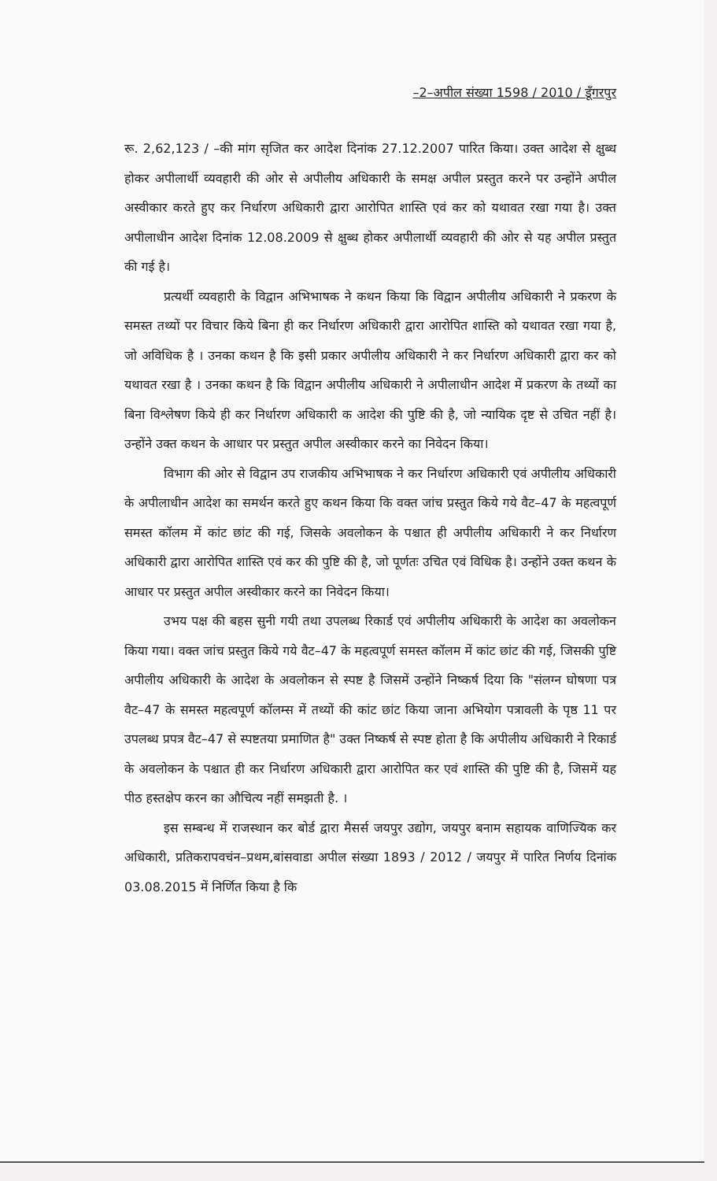–2–अपील संख्या 1598 / 2010 / डूँगरपुर
रू. 2,62,123 / –की मांग सृजित कर आदेश दिनांक 27.12.2007 पारित किया। उक्त आदेश से क्षुब्ध होकर अपीलार्थी व्यवहारी की ओर से अपीलीय अधिकारी के समक्ष अपील प्रस्तुत करने पर उन्होंने अपील अस्वीकार करते हुए कर निर्धारण अधिकारी द्वारा आरोपित शास्ति एवं कर को यथावत रखा गया है। उक्त अपीलाधीन आदेश दिनांक 12.08.2009 से क्षुब्ध होकर अपीलार्थी व्यवहारी की ओर से यह अपील प्रस्तुत की गई है।
प्रत्यर्थी व्यवहारी के विद्वान अभिभाषक ने कथन किया कि विद्वान अपीलीय अधिकारी ने प्रकरण के समस्त तथ्यों पर विचार किये बिना ही कर निर्धारण अधिकारी द्वारा आरोपित शास्ति को यथावत रखा गया है, जो अविधिक है । उनका कथन है कि इसी प्रकार अपीलीय अधिकारी ने कर निर्धारण अधिकारी द्वारा कर को यथावत रखा है । उनका कथन है कि विद्वान अपीलीय अधिकारी ने अपीलाधीन आदेश में प्रकरण के तथ्यों का बिना विश्लेषण किये ही कर निर्धारण अधिकारी क आदेश की पुष्टि की है, जो न्यायिक दृष्ट से उचित नहीं है। उन्होंने उक्त कथन के आधार पर प्रस्तुत अपील अस्वीकार करने का निवेदन किया।
विभाग की ओर से विद्वान उप राजकीय अभिभाषक ने कर निर्धारण अधिकारी एवं अपीलीय अधिकारी के अपीलाधीन आदेश का समर्थन करते हुए कथन किया कि वक्त जांच प्रस्तुत किये गये वैट–47 के महत्वपूर्ण समस्त कॉलम में कांट छांट की गई, जिसके अवलोकन के पश्चात ही अपीलीय अधिकारी ने कर निर्धारण अधिकारी द्वारा आरोपित शास्ति एवं कर की पुष्टि की है, जो पूर्णतः उचित एवं विधिक है। उन्होंने उक्त कथन के आधार पर प्रस्तुत अपील अस्वीकार करने का निवेदन किया।
उभय पक्ष की बहस सुनी गयी तथा उपलब्ध रिकार्ड एवं अपीलीय अधिकारी के आदेश का अवलोकन किया गया। वक्त जांच प्रस्तुत किये गये वैट–47 के महत्वपूर्ण समस्त कॉलम में कांट छांट की गई, जिसकी पुष्टि अपीलीय अधिकारी के आदेश के अवलोकन से स्पष्ट है जिसमें उन्होंने निष्कर्ष दिया कि "संलग्न घोषणा पत्र वैट–47 के समस्त महत्वपूर्ण कॉलम्स में तथ्यों की कांट छांट किया जाना अभियोग पत्रावली के पृष्ठ 11 पर उपलब्ध प्रपत्र वैट–47 से स्पष्टतया प्रमाणित है" उक्त निष्कर्ष से स्पष्ट होता है कि अपीलीय अधिकारी ने रिकार्ड के अवलोकन के पश्चात ही कर निर्धारण अधिकारी द्वारा आरोपित कर एवं शास्ति की पुष्टि की है, जिसमें यह पीठ हस्तक्षेप करन का औचित्य नहीं समझती है. ।
इस सम्बन्ध में राजस्थान कर बोर्ड द्वारा मैसर्स जयपुर उद्योग, जयपुर बनाम सहायक वाणिज्यिक कर अधिकारी, प्रतिकरापवचंन–प्रथम,बांसवाडा अपील संख्या 1893 / 2012 / जयपुर में पारित निर्णय दिनांक 03.08.2015 में निर्णित किया है कि